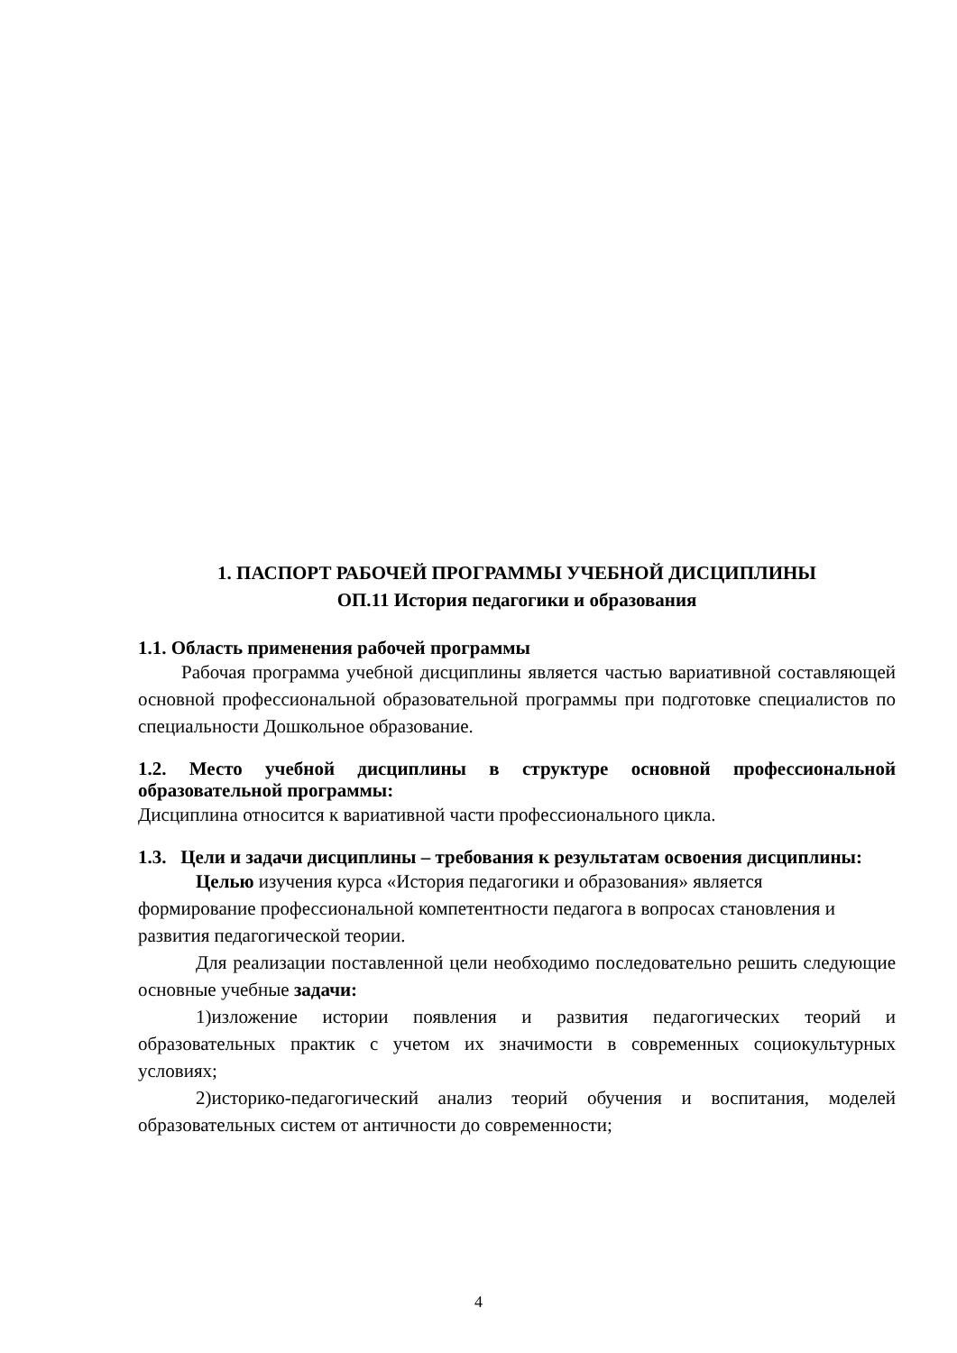1. ПАСПОРТ РАБОЧЕЙ ПРОГРАММЫ УЧЕБНОЙ ДИСЦИПЛИНЫ
ОП.11 История педагогики и образования
1.1. Область применения рабочей программы
Рабочая программа учебной дисциплины является частью вариативной составляющей основной профессиональной образовательной программы при подготовке специалистов по специальности Дошкольное образование.
1.2. Место учебной дисциплины в структуре основной профессиональной образовательной программы:
Дисциплина относится к вариативной части профессионального цикла.
1.3. Цели и задачи дисциплины – требования к результатам освоения дисциплины:
Целью изучения курса «История педагогики и образования» является
формирование профессиональной компетентности педагога в вопросах становления и
развития педагогической теории.
Для реализации поставленной цели необходимо последовательно решить следующие основные учебные задачи:
1)изложение истории появления и развития педагогических теорий и образовательных практик с учетом их значимости в современных социокультурных условиях;
2)историко-педагогический анализ теорий обучения и воспитания, моделей образовательных систем от античности до современности;
4